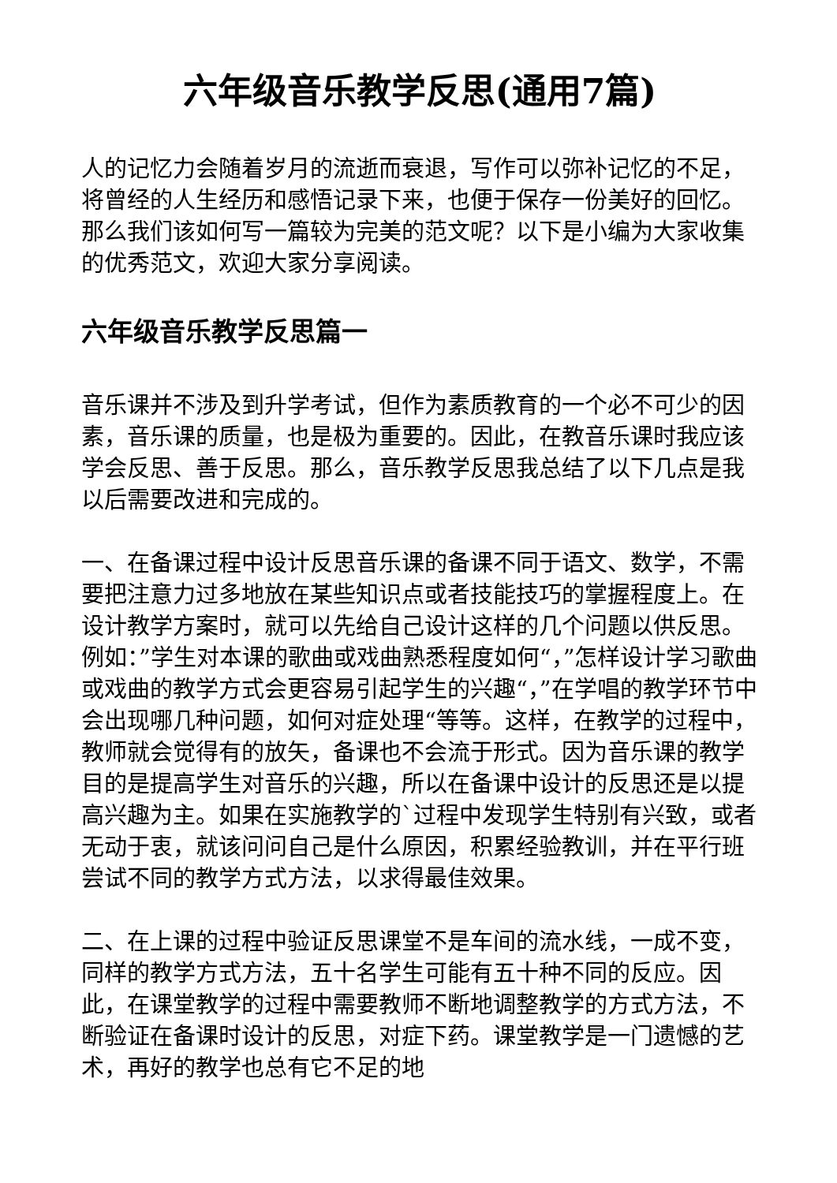六年级音乐教学反思(通用7篇)
人的记忆力会随着岁月的流逝而衰退，写作可以弥补记忆的不足，将曾经的人生经历和感悟记录下来，也便于保存一份美好的回忆。那么我们该如何写一篇较为完美的范文呢？以下是小编为大家收集的优秀范文，欢迎大家分享阅读。
六年级音乐教学反思篇一
音乐课并不涉及到升学考试，但作为素质教育的一个必不可少的因素，音乐课的质量，也是极为重要的。因此，在教音乐课时我应该学会反思、善于反思。那么，音乐教学反思我总结了以下几点是我以后需要改进和完成的。
一、在备课过程中设计反思音乐课的备课不同于语文、数学，不需要把注意力过多地放在某些知识点或者技能技巧的掌握程度上。在设计教学方案时，就可以先给自己设计这样的几个问题以供反思。例如：”学生对本课的歌曲或戏曲熟悉程度如何“，”怎样设计学习歌曲或戏曲的教学方式会更容易引起学生的兴趣“，”在学唱的教学环节中会出现哪几种问题，如何对症处理“等等。这样，在教学的过程中，教师就会觉得有的放矢，备课也不会流于形式。因为音乐课的教学目的是提高学生对音乐的兴趣，所以在备课中设计的反思还是以提高兴趣为主。如果在实施教学的`过程中发现学生特别有兴致，或者无动于衷，就该问问自己是什么原因，积累经验教训，并在平行班尝试不同的教学方式方法，以求得最佳效果。
二、在上课的过程中验证反思课堂不是车间的流水线，一成不变，同样的教学方式方法，五十名学生可能有五十种不同的反应。因此，在课堂教学的过程中需要教师不断地调整教学的方式方法，不断验证在备课时设计的反思，对症下药。课堂教学是一门遗憾的艺术，再好的教学也总有它不足的地